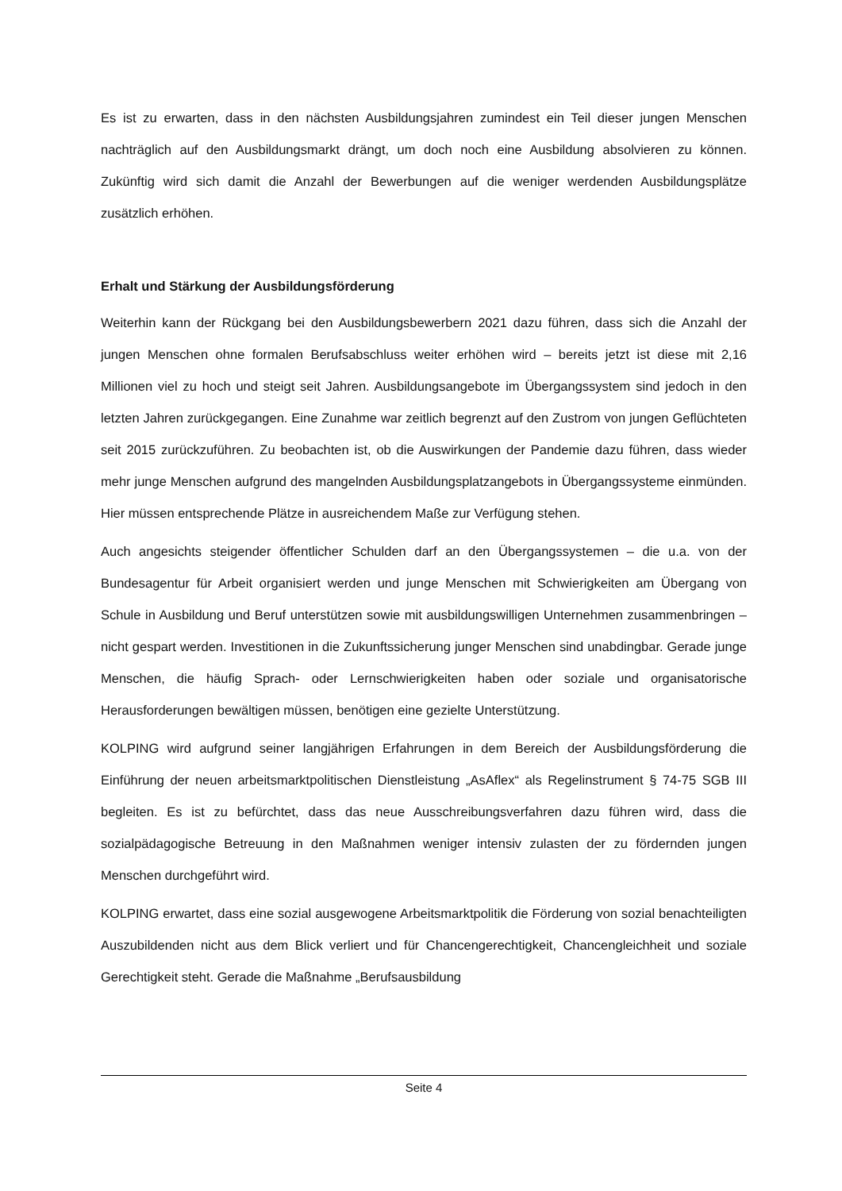Es ist zu erwarten, dass in den nächsten Ausbildungsjahren zumindest ein Teil dieser jungen Menschen nachträglich auf den Ausbildungsmarkt drängt, um doch noch eine Ausbildung absolvieren zu können. Zukünftig wird sich damit die Anzahl der Bewerbungen auf die weniger werdenden Ausbildungsplätze zusätzlich erhöhen.
Erhalt und Stärkung der Ausbildungsförderung
Weiterhin kann der Rückgang bei den Ausbildungsbewerbern 2021 dazu führen, dass sich die Anzahl der jungen Menschen ohne formalen Berufsabschluss weiter erhöhen wird – bereits jetzt ist diese mit 2,16 Millionen viel zu hoch und steigt seit Jahren. Ausbildungsangebote im Übergangssystem sind jedoch in den letzten Jahren zurückgegangen. Eine Zunahme war zeitlich begrenzt auf den Zustrom von jungen Geflüchteten seit 2015 zurückzuführen. Zu beobachten ist, ob die Auswirkungen der Pandemie dazu führen, dass wieder mehr junge Menschen aufgrund des mangelnden Ausbildungsplatzangebots in Übergangssysteme einmünden. Hier müssen entsprechende Plätze in ausreichendem Maße zur Verfügung stehen.
Auch angesichts steigender öffentlicher Schulden darf an den Übergangssystemen – die u.a. von der Bundesagentur für Arbeit organisiert werden und junge Menschen mit Schwierigkeiten am Übergang von Schule in Ausbildung und Beruf unterstützen sowie mit ausbildungswilligen Unternehmen zusammenbringen – nicht gespart werden. Investitionen in die Zukunftssicherung junger Menschen sind unabdingbar. Gerade junge Menschen, die häufig Sprach- oder Lernschwierigkeiten haben oder soziale und organisatorische Herausforderungen bewältigen müssen, benötigen eine gezielte Unterstützung.
KOLPING wird aufgrund seiner langjährigen Erfahrungen in dem Bereich der Ausbildungsförderung die Einführung der neuen arbeitsmarktpolitischen Dienstleistung „AsAflex“ als Regelinstrument § 74-75 SGB III begleiten. Es ist zu befürchtet, dass das neue Ausschreibungsverfahren dazu führen wird, dass die sozialpädagogische Betreuung in den Maßnahmen weniger intensiv zulasten der zu fördernden jungen Menschen durchgeführt wird.
KOLPING erwartet, dass eine sozial ausgewogene Arbeitsmarktpolitik die Förderung von sozial benachteiligten Auszubildenden nicht aus dem Blick verliert und für Chancengerechtigkeit, Chancengleichheit und soziale Gerechtigkeit steht. Gerade die Maßnahme „Berufsausbildung
Seite 4